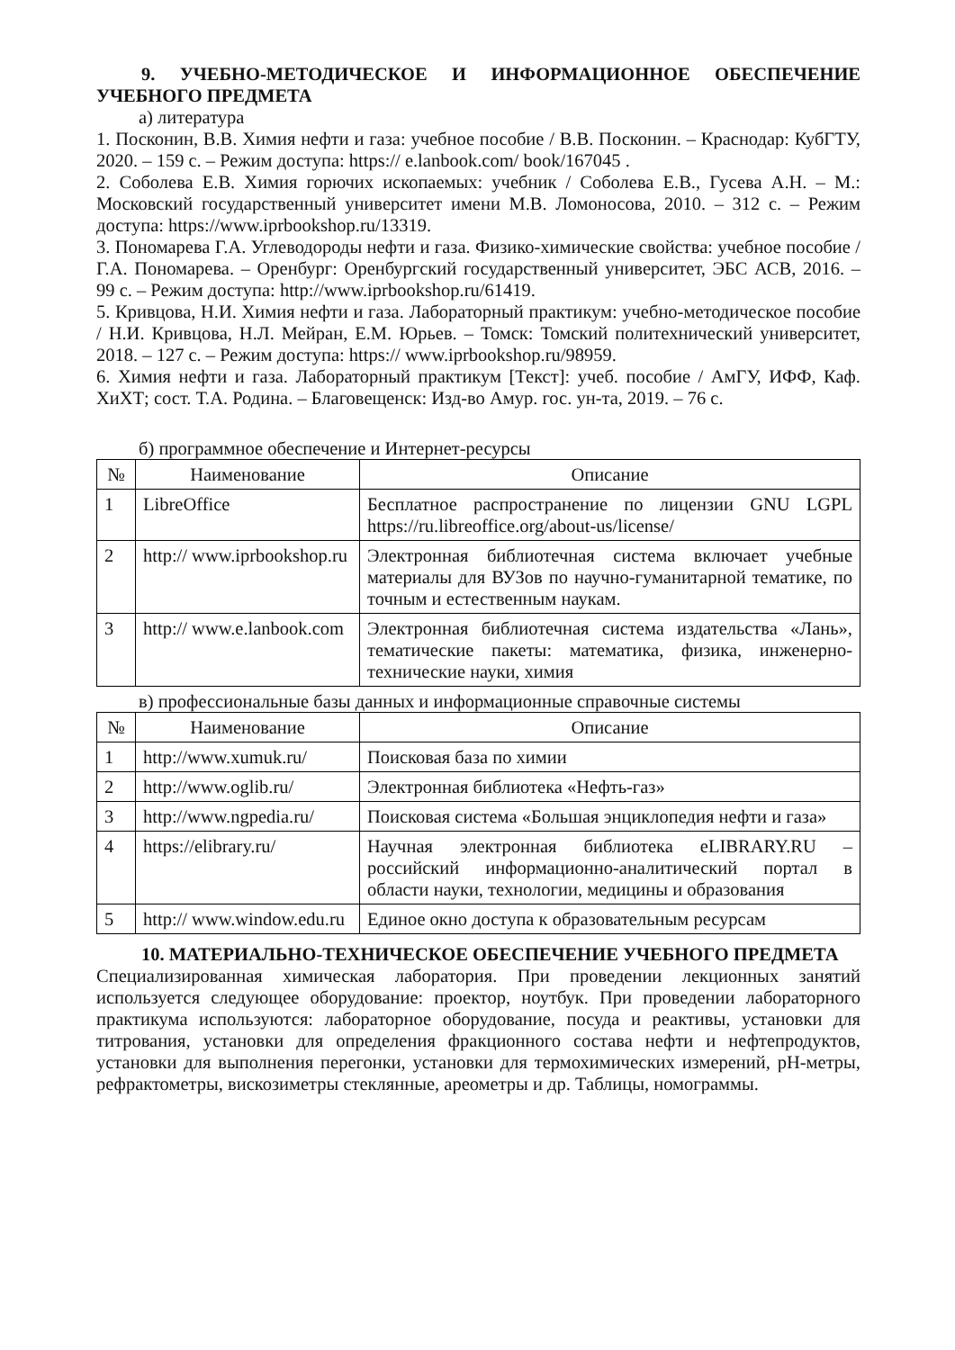9. УЧЕБНО-МЕТОДИЧЕСКОЕ И ИНФОРМАЦИОННОЕ ОБЕСПЕЧЕНИЕ УЧЕБНОГО ПРЕДМЕТА
а) литература
1. Посконин, В.В. Химия нефти и газа: учебное пособие / В.В. Посконин. – Краснодар: КубГТУ, 2020. – 159 с. – Режим доступа: https:// e.lanbook.com/ book/167045 .
2. Соболева Е.В. Химия горючих ископаемых: учебник / Соболева Е.В., Гусева А.Н. – М.: Московский государственный университет имени М.В. Ломоносова, 2010. – 312 с. – Режим доступа: https://www.iprbookshop.ru/13319.
3. Пономарева Г.А. Углеводороды нефти и газа. Физико-химические свойства: учебное пособие / Г.А. Пономарева. – Оренбург: Оренбургский государственный университет, ЭБС АСВ, 2016. – 99 с. – Режим доступа: http://www.iprbookshop.ru/61419.
5. Кривцова, Н.И. Химия нефти и газа. Лабораторный практикум: учебно-методическое пособие / Н.И. Кривцова, Н.Л. Мейран, Е.М. Юрьев. – Томск: Томский политехнический университет, 2018. – 127 с. – Режим доступа: https:// www.iprbookshop.ru/98959.
6. Химия нефти и газа. Лабораторный практикум [Текст]: учеб. пособие / АмГУ, ИФФ, Каф. ХиХТ; сост. Т.А. Родина. – Благовещенск: Изд-во Амур. гос. ун-та, 2019. – 76 с.
б) программное обеспечение и Интернет-ресурсы
| № | Наименование | Описание |
| --- | --- | --- |
| 1 | LibreOffice | Бесплатное распространение по лицензии GNU LGPL https://ru.libreoffice.org/about-us/license/ |
| 2 | http:// www.iprbookshop.ru | Электронная библиотечная система включает учебные материалы для ВУЗов по научно-гуманитарной тематике, по точным и естественным наукам. |
| 3 | http:// www.e.lanbook.com | Электронная библиотечная система издательства «Лань», тематические пакеты: математика, физика, инженерно-технические науки, химия |
в) профессиональные базы данных и информационные справочные системы
| № | Наименование | Описание |
| --- | --- | --- |
| 1 | http://www.xumuk.ru/ | Поисковая база по химии |
| 2 | http://www.oglib.ru/ | Электронная библиотека «Нефть-газ» |
| 3 | http://www.ngpedia.ru/ | Поисковая система «Большая энциклопедия нефти и газа» |
| 4 | https://elibrary.ru/ | Научная электронная библиотека eLIBRARY.RU – российский информационно-аналитический портал в области науки, технологии, медицины и образования |
| 5 | http:// www.window.edu.ru | Единое окно доступа к образовательным ресурсам |
10. МАТЕРИАЛЬНО-ТЕХНИЧЕСКОЕ ОБЕСПЕЧЕНИЕ УЧЕБНОГО ПРЕДМЕТА
Специализированная химическая лаборатория. При проведении лекционных занятий используется следующее оборудование: проектор, ноутбук. При проведении лабораторного практикума используются: лабораторное оборудование, посуда и реактивы, установки для титрования, установки для определения фракционного состава нефти и нефтепродуктов, установки для выполнения перегонки, установки для термохимических измерений, pH-метры, рефрактометры, вискозиметры стеклянные, ареометры и др. Таблицы, номограммы.